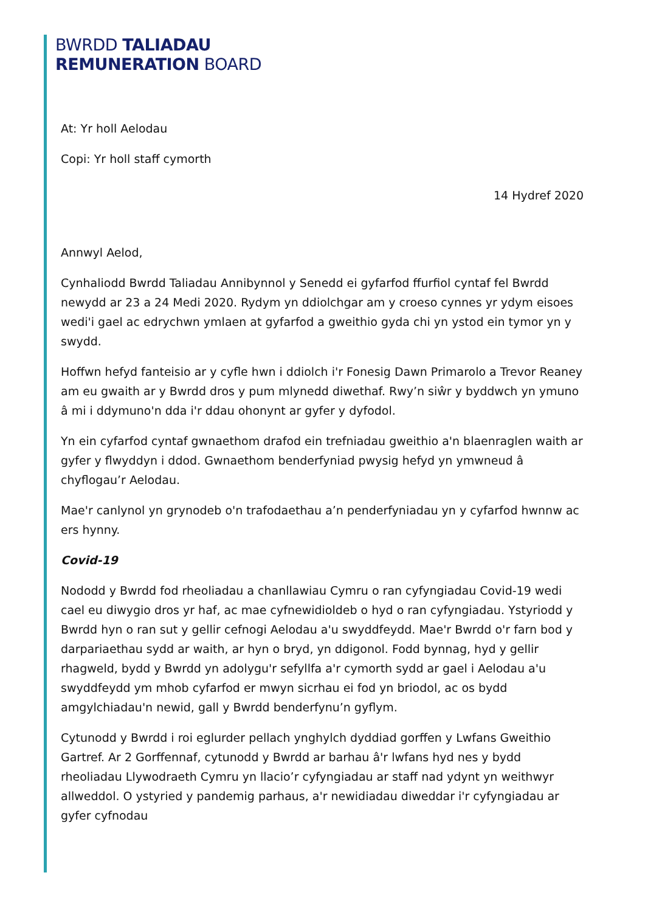BWRDD TALIADAU
REMUNERATION BOARD
At: Yr holl Aelodau
Copi: Yr holl staff cymorth
14 Hydref 2020
Annwyl Aelod,
Cynhaliodd Bwrdd Taliadau Annibynnol y Senedd ei gyfarfod ffurfiol cyntaf fel Bwrdd newydd ar 23 a 24 Medi 2020. Rydym yn ddiolchgar am y croeso cynnes yr ydym eisoes wedi'i gael ac edrychwn ymlaen at gyfarfod a gweithio gyda chi yn ystod ein tymor yn y swydd.
Hoffwn hefyd fanteisio ar y cyfle hwn i ddiolch i'r Fonesig Dawn Primarolo a Trevor Reaney am eu gwaith ar y Bwrdd dros y pum mlynedd diwethaf. Rwy’n siŵr y byddwch yn ymuno â mi i ddymuno'n dda i'r ddau ohonynt ar gyfer y dyfodol.
Yn ein cyfarfod cyntaf gwnaethom drafod ein trefniadau gweithio a'n blaenraglen waith ar gyfer y flwyddyn i ddod. Gwnaethom benderfyniad pwysig hefyd yn ymwneud â chyflogau’r Aelodau.
Mae'r canlynol yn grynodeb o'n trafodaethau a’n penderfyniadau yn y cyfarfod hwnnw ac ers hynny.
Covid-19
Nododd y Bwrdd fod rheoliadau a chanllawiau Cymru o ran cyfyngiadau Covid-19 wedi cael eu diwygio dros yr haf, ac mae cyfnewidioldeb o hyd o ran cyfyngiadau. Ystyriodd y Bwrdd hyn o ran sut y gellir cefnogi Aelodau a'u swyddfeydd. Mae'r Bwrdd o'r farn bod y darpariaethau sydd ar waith, ar hyn o bryd, yn ddigonol. Fodd bynnag, hyd y gellir rhagweld, bydd y Bwrdd yn adolygu'r sefyllfa a'r cymorth sydd ar gael i Aelodau a'u swyddfeydd ym mhob cyfarfod er mwyn sicrhau ei fod yn briodol, ac os bydd amgylchiadau'n newid, gall y Bwrdd benderfynu’n gyflym.
Cytunodd y Bwrdd i roi eglurder pellach ynghylch dyddiad gorffen y Lwfans Gweithio Gartref. Ar 2 Gorffennaf, cytunodd y Bwrdd ar barhau â'r lwfans hyd nes y bydd rheoliadau Llywodraeth Cymru yn llacio’r cyfyngiadau ar staff nad ydynt yn weithwyr allweddol. O ystyried y pandemig parhaus, a'r newidiadau diweddar i'r cyfyngiadau ar gyfer cyfnodau